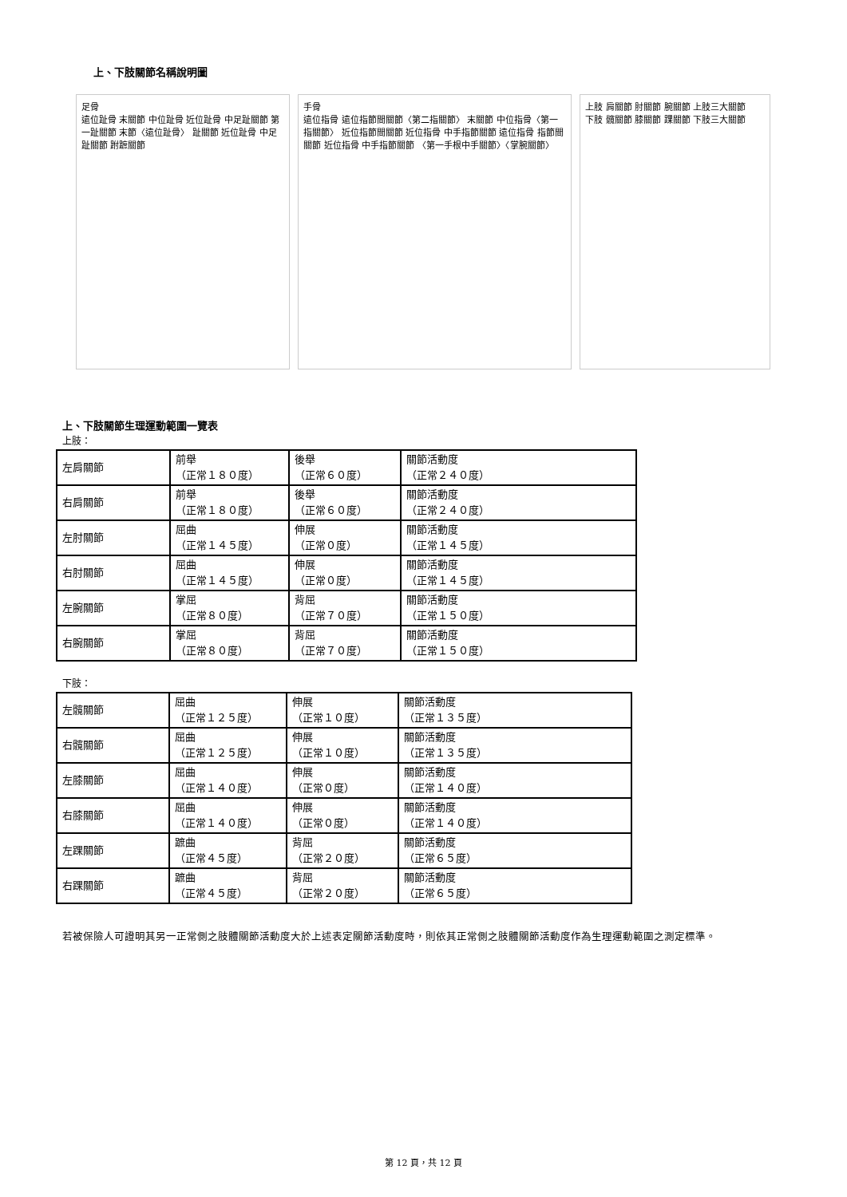上、下肢關節名稱說明圖
足骨
遠位趾骨 末關節 中位趾骨 近位趾骨 中足趾關節 第一趾關節 末節〈遠位趾骨〉 趾關節 近位趾骨 中足趾關節 跗蹠關節
手骨
遠位指骨 遠位指節間關節〈第二指關節〉 末關節 中位指骨〈第一指關節〉 近位指節間關節 近位指骨 中手指節關節 遠位指骨 指節間關節 近位指骨 中手指節關節 〈第一手根中手關節〉〈掌腕關節〉
上肢 肩關節 肘關節 腕關節 上肢三大關節
下肢 髖關節 膝關節 踝關節 下肢三大關節
上、下肢關節生理運動範圍一覽表
上肢：
| 左肩關節 | 前舉 （正常１８０度） | 後舉 （正常６０度） | 關節活動度 （正常２４０度） |
| 右肩關節 | 前舉 （正常１８０度） | 後舉 （正常６０度） | 關節活動度 （正常２４０度） |
| 左肘關節 | 屈曲 （正常１４５度） | 伸展 （正常０度） | 關節活動度 （正常１４５度） |
| 右肘關節 | 屈曲 （正常１４５度） | 伸展 （正常０度） | 關節活動度 （正常１４５度） |
| 左腕關節 | 掌屈 （正常８０度） | 背屈 （正常７０度） | 關節活動度 （正常１５０度） |
| 右腕關節 | 掌屈 （正常８０度） | 背屈 （正常７０度） | 關節活動度 （正常１５０度） |
下肢：
| 左髖關節 | 屈曲 （正常１２５度） | 伸展 （正常１０度） | 關節活動度 （正常１３５度） |
| 右髖關節 | 屈曲 （正常１２５度） | 伸展 （正常１０度） | 關節活動度 （正常１３５度） |
| 左膝關節 | 屈曲 （正常１４０度） | 伸展 （正常０度） | 關節活動度 （正常１４０度） |
| 右膝關節 | 屈曲 （正常１４０度） | 伸展 （正常０度） | 關節活動度 （正常１４０度） |
| 左踝關節 | 蹠曲 （正常４５度） | 背屈 （正常２０度） | 關節活動度 （正常６５度） |
| 右踝關節 | 蹠曲 （正常４５度） | 背屈 （正常２０度） | 關節活動度 （正常６５度） |
若被保險人可證明其另一正常側之肢體關節活動度大於上述表定關節活動度時，則依其正常側之肢體關節活動度作為生理運動範圍之測定標準。
第 12 頁，共 12 頁